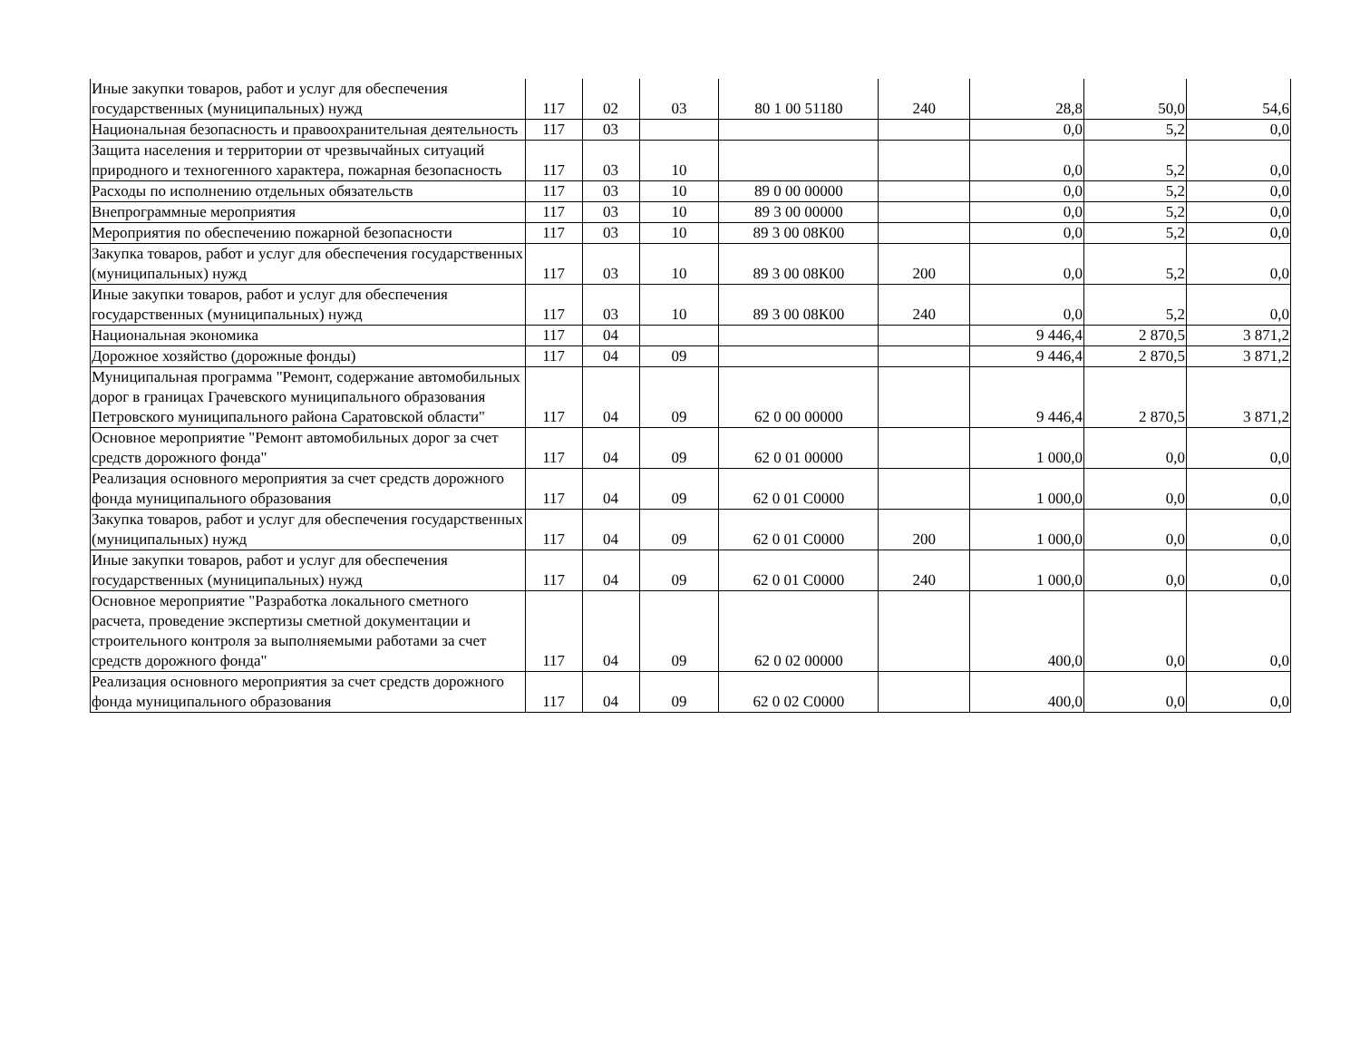| Иные закупки товаров, работ и услуг для обеспечения государственных (муниципальных) нужд | 117 | 02 | 03 | 80 1 00 51180 | 240 | 28,8 | 50,0 | 54,6 |
| Национальная безопасность и правоохранительная деятельность | 117 | 03 | | | | 0,0 | 5,2 | 0,0 |
| Защита населения и территории от чрезвычайных ситуаций природного и техногенного характера, пожарная безопасность | 117 | 03 | 10 | | | 0,0 | 5,2 | 0,0 |
| Расходы по исполнению отдельных обязательств | 117 | 03 | 10 | 89 0 00 00000 | | 0,0 | 5,2 | 0,0 |
| Внепрограммные мероприятия | 117 | 03 | 10 | 89 3 00 00000 | | 0,0 | 5,2 | 0,0 |
| Мероприятия по обеспечению пожарной безопасности | 117 | 03 | 10 | 89 3 00 08К00 | | 0,0 | 5,2 | 0,0 |
| Закупка товаров, работ и услуг для обеспечения государственных (муниципальных) нужд | 117 | 03 | 10 | 89 3 00 08К00 | 200 | 0,0 | 5,2 | 0,0 |
| Иные закупки товаров, работ и услуг для обеспечения государственных (муниципальных) нужд | 117 | 03 | 10 | 89 3 00 08К00 | 240 | 0,0 | 5,2 | 0,0 |
| Национальная экономика | 117 | 04 | | | | 9 446,4 | 2 870,5 | 3 871,2 |
| Дорожное хозяйство (дорожные фонды) | 117 | 04 | 09 | | | 9 446,4 | 2 870,5 | 3 871,2 |
| Муниципальная программа "Ремонт, содержание автомобильных дорог в границах Грачевского муниципального образования Петровского муниципального района Саратовской области" | 117 | 04 | 09 | 62 0 00 00000 | | 9 446,4 | 2 870,5 | 3 871,2 |
| Основное мероприятие "Ремонт автомобильных дорог за счет средств дорожного фонда" | 117 | 04 | 09 | 62 0 01 00000 | | 1 000,0 | 0,0 | 0,0 |
| Реализация основного мероприятия за счет средств дорожного фонда муниципального образования | 117 | 04 | 09 | 62 0 01 С0000 | | 1 000,0 | 0,0 | 0,0 |
| Закупка товаров, работ и услуг для обеспечения государственных (муниципальных) нужд | 117 | 04 | 09 | 62 0 01 С0000 | 200 | 1 000,0 | 0,0 | 0,0 |
| Иные закупки товаров, работ и услуг для обеспечения государственных (муниципальных) нужд | 117 | 04 | 09 | 62 0 01 С0000 | 240 | 1 000,0 | 0,0 | 0,0 |
| Основное мероприятие "Разработка локального сметного расчета, проведение экспертизы сметной документации и строительного контроля за выполняемыми работами за счет средств дорожного фонда" | 117 | 04 | 09 | 62 0 02 00000 | | 400,0 | 0,0 | 0,0 |
| Реализация основного мероприятия за счет средств дорожного фонда муниципального образования | 117 | 04 | 09 | 62 0 02 С0000 | | 400,0 | 0,0 | 0,0 |